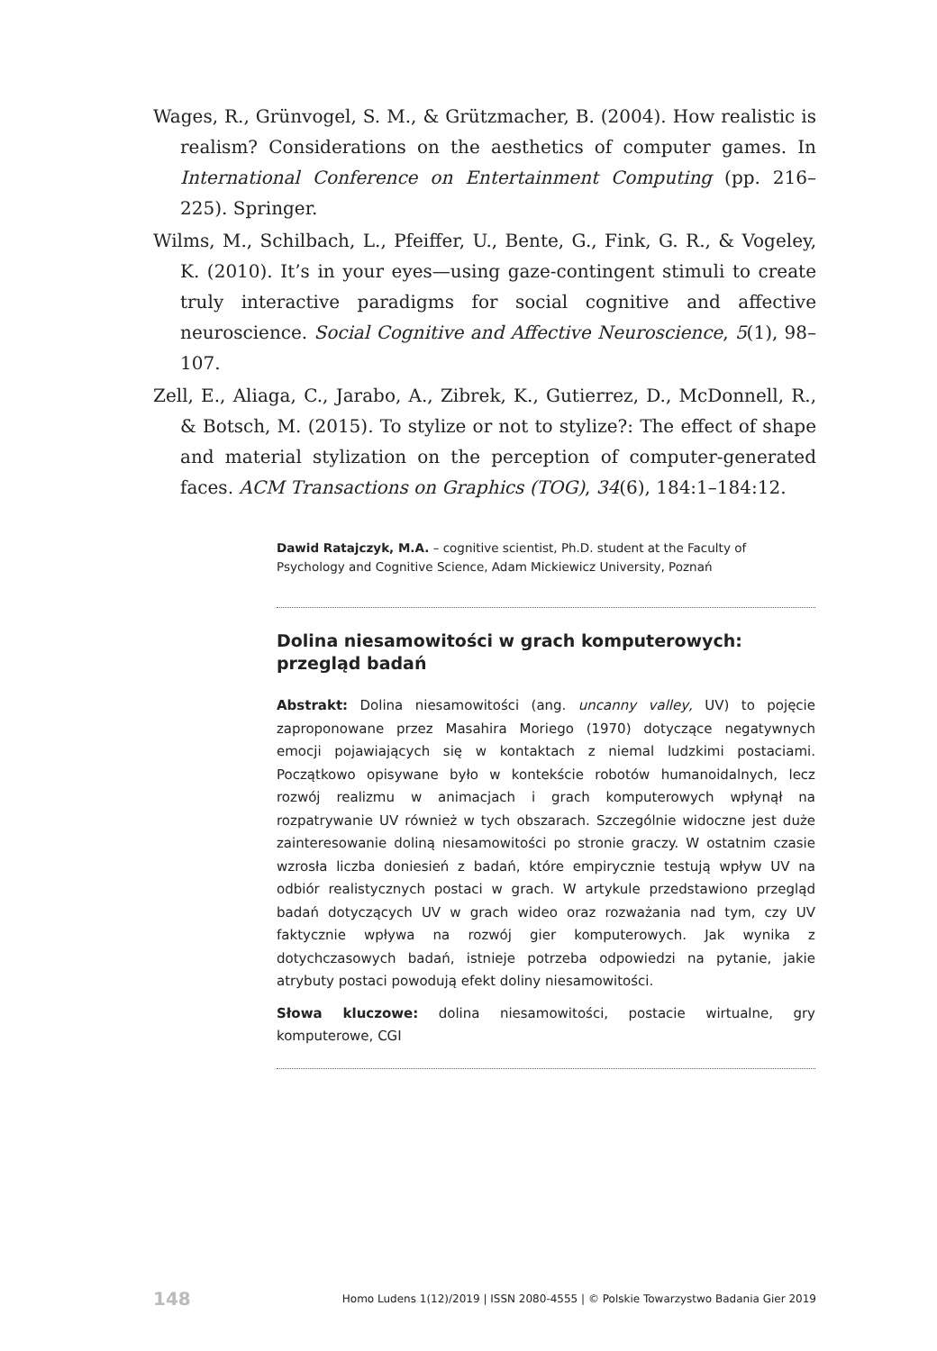Wages, R., Grünvogel, S. M., & Grützmacher, B. (2004). How realistic is realism? Considerations on the aesthetics of computer games. In International Conference on Entertainment Computing (pp. 216–225). Springer.
Wilms, M., Schilbach, L., Pfeiffer, U., Bente, G., Fink, G. R., & Vogeley, K. (2010). It’s in your eyes—using gaze-contingent stimuli to create truly interactive paradigms for social cognitive and affective neuroscience. Social Cognitive and Affective Neuroscience, 5(1), 98–107.
Zell, E., Aliaga, C., Jarabo, A., Zibrek, K., Gutierrez, D., McDonnell, R., & Botsch, M. (2015). To stylize or not to stylize?: The effect of shape and material stylization on the perception of computer-generated faces. ACM Transactions on Graphics (TOG), 34(6), 184:1–184:12.
Dawid Ratajczyk, M.A. – cognitive scientist, Ph.D. student at the Faculty of Psychology and Cognitive Science, Adam Mickiewicz University, Poznań
Dolina niesamowitości w grach komputerowych: przegląd badań
Abstrakt: Dolina niesamowitości (ang. uncanny valley, UV) to pojęcie zaproponowane przez Masahira Moriego (1970) dotyczące negatywnych emocji pojawiających się w kontaktach z niemal ludzkimi postaciami. Początkowo opisywane było w kontekście robotów humanoidalnych, lecz rozwój realizmu w animacjach i grach komputerowych wpłynął na rozpatrywanie UV również w tych obszarach. Szczególnie widoczne jest duże zainteresowanie doliną niesamowitości po stronie graczy. W ostatnim czasie wzrosła liczba doniesień z badań, które empirycznie testują wpływ UV na odbiór realistycznych postaci w grach. W artykule przedstawiono przegląd badań dotyczących UV w grach wideo oraz rozważania nad tym, czy UV faktycznie wpływa na rozwój gier komputerowych. Jak wynika z dotychczasowych badań, istnieje potrzeba odpowiedzi na pytanie, jakie atrybuty postaci powodują efekt doliny niesamowitości.
Słowa kluczowe: dolina niesamowitości, postacie wirtualne, gry komputerowe, CGI
148 Homo Ludens 1(12)/2019 | ISSN 2080-4555 | © Polskie Towarzystwo Badania Gier 2019